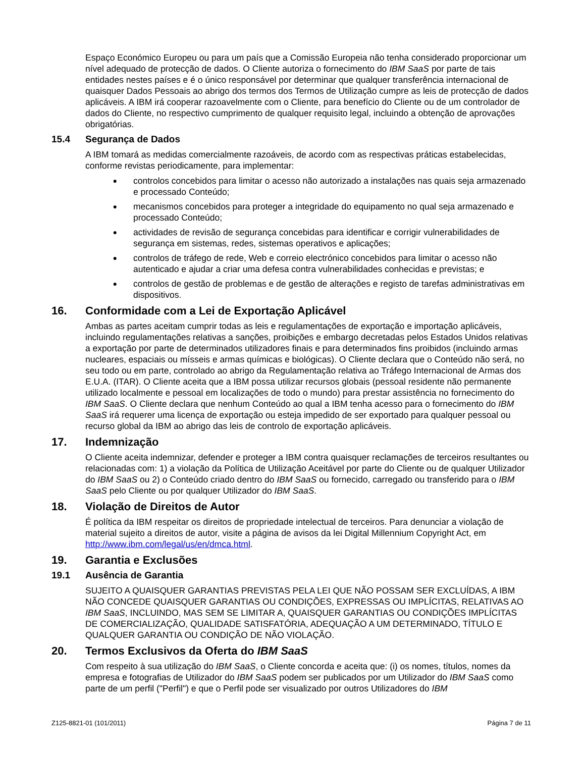Espaço Económico Europeu ou para um país que a Comissão Europeia não tenha considerado proporcionar um nível adequado de protecção de dados. O Cliente autoriza o fornecimento do IBM SaaS por parte de tais entidades nestes países e é o único responsável por determinar que qualquer transferência internacional de quaisquer Dados Pessoais ao abrigo dos termos dos Termos de Utilização cumpre as leis de protecção de dados aplicáveis. A IBM irá cooperar razoavelmente com o Cliente, para benefício do Cliente ou de um controlador de dados do Cliente, no respectivo cumprimento de qualquer requisito legal, incluindo a obtenção de aprovações obrigatórias.
15.4 Segurança de Dados
A IBM tomará as medidas comercialmente razoáveis, de acordo com as respectivas práticas estabelecidas, conforme revistas periodicamente, para implementar:
● controlos concebidos para limitar o acesso não autorizado a instalações nas quais seja armazenado e processado Conteúdo;
● mecanismos concebidos para proteger a integridade do equipamento no qual seja armazenado e processado Conteúdo;
● actividades de revisão de segurança concebidas para identificar e corrigir vulnerabilidades de segurança em sistemas, redes, sistemas operativos e aplicações;
● controlos de tráfego de rede, Web e correio electrónico concebidos para limitar o acesso não autenticado e ajudar a criar uma defesa contra vulnerabilidades conhecidas e previstas; e
● controlos de gestão de problemas e de gestão de alterações e registo de tarefas administrativas em dispositivos.
16. Conformidade com a Lei de Exportação Aplicável
Ambas as partes aceitam cumprir todas as leis e regulamentações de exportação e importação aplicáveis, incluindo regulamentações relativas a sanções, proibições e embargo decretadas pelos Estados Unidos relativas a exportação por parte de determinados utilizadores finais e para determinados fins proibidos (incluindo armas nucleares, espaciais ou mísseis e armas químicas e biológicas). O Cliente declara que o Conteúdo não será, no seu todo ou em parte, controlado ao abrigo da Regulamentação relativa ao Tráfego Internacional de Armas dos E.U.A. (ITAR). O Cliente aceita que a IBM possa utilizar recursos globais (pessoal residente não permanente utilizado localmente e pessoal em localizações de todo o mundo) para prestar assistência no fornecimento do IBM SaaS. O Cliente declara que nenhum Conteúdo ao qual a IBM tenha acesso para o fornecimento do IBM SaaS irá requerer uma licença de exportação ou esteja impedido de ser exportado para qualquer pessoal ou recurso global da IBM ao abrigo das leis de controlo de exportação aplicáveis.
17. Indemnização
O Cliente aceita indemnizar, defender e proteger a IBM contra quaisquer reclamações de terceiros resultantes ou relacionadas com: 1) a violação da Política de Utilização Aceitável por parte do Cliente ou de qualquer Utilizador do IBM SaaS ou 2) o Conteúdo criado dentro do IBM SaaS ou fornecido, carregado ou transferido para o IBM SaaS pelo Cliente ou por qualquer Utilizador do IBM SaaS.
18. Violação de Direitos de Autor
É política da IBM respeitar os direitos de propriedade intelectual de terceiros. Para denunciar a violação de material sujeito a direitos de autor, visite a página de avisos da lei Digital Millennium Copyright Act, em http://www.ibm.com/legal/us/en/dmca.html.
19. Garantia e Exclusões
19.1 Ausência de Garantia
SUJEITO A QUAISQUER GARANTIAS PREVISTAS PELA LEI QUE NÃO POSSAM SER EXCLUÍDAS, A IBM NÃO CONCEDE QUAISQUER GARANTIAS OU CONDIÇÕES, EXPRESSAS OU IMPLÍCITAS, RELATIVAS AO IBM SaaS, INCLUINDO, MAS SEM SE LIMITAR A, QUAISQUER GARANTIAS OU CONDIÇÕES IMPLÍCITAS DE COMERCIALIZAÇÃO, QUALIDADE SATISFATÓRIA, ADEQUAÇÃO A UM DETERMINADO, TÍTULO E QUALQUER GARANTIA OU CONDIÇÃO DE NÃO VIOLAÇÃO.
20. Termos Exclusivos da Oferta do IBM SaaS
Com respeito à sua utilização do IBM SaaS, o Cliente concorda e aceita que: (i) os nomes, títulos, nomes da empresa e fotografias de Utilizador do IBM SaaS podem ser publicados por um Utilizador do IBM SaaS como parte de um perfil ("Perfil") e que o Perfil pode ser visualizado por outros Utilizadores do IBM
Z125-8821-01 (101/2011) Página 7 de 11